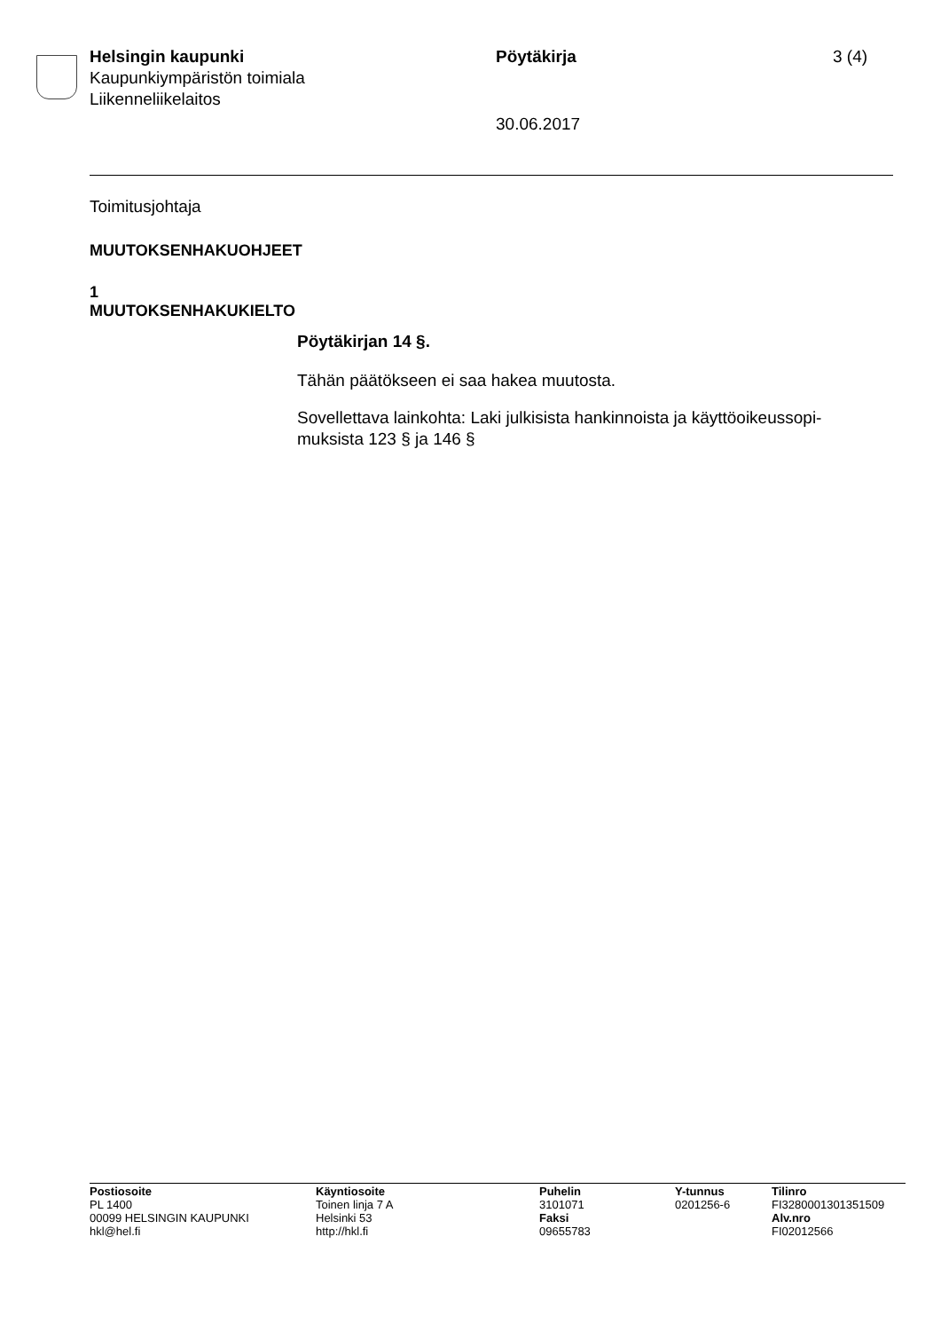Helsingin kaupunki
Kaupunkiympäristön toimiala
Liikenneliikelaitos
Pöytäkirja
30.06.2017
3 (4)
Toimitusjohtaja
MUUTOKSENHAKUOHJEET
1
MUUTOKSENHAKUKIELTO
Pöytäkirjan 14 §.
Tähän päätökseen ei saa hakea muutosta.
Sovellettava lainkohta: Laki julkisista hankinnoista ja käyttöoikeussopi-
muksista 123 § ja 146 §
Postiosoite
PL 1400
00099 HELSINGIN KAUPUNKI
hkl@hel.fi
Käyntiosoite
Toinen linja 7 A
Helsinki 53
http://hkl.fi
Puhelin
3101071
Faksi
09655783
Y-tunnus
0201256-6
Tilinro
FI3280001301351509
Alv.nro
FI02012566